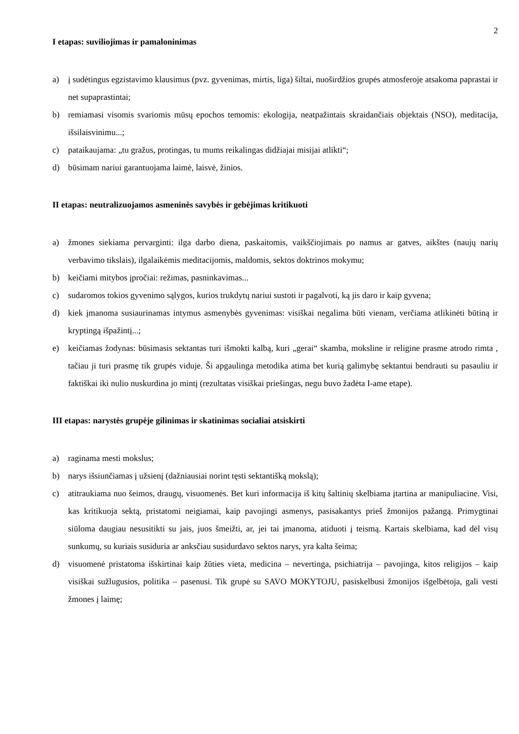2
I etapas: suviliojimas ir pamaloninimas
a) į sudėtingus egzistavimo klausimus (pvz. gyvenimas, mirtis, liga) šiltai, nuoširdžios grupės atmosferoje atsakoma paprastai ir net supaprastintai;
b) remiamasi visomis svariomis mūsų epochos temomis: ekologija, neatpažintais skraidančiais objektais (NSO), meditacija, išsilaisvinimu...;
c) pataikaujama: „tu gražus, protingas, tu mums reikalingas didžiajai misijai atlikti“;
d) būsimam nariui garantuojama laimė, laisvė, žinios.
II etapas: neutralizuojamos asmeninės savybės ir gebėjimas kritikuoti
a) žmones siekiama pervarginti: ilga darbo diena, paskaitomis, vaikščiojimais po namus ar gatves, aikštes (naujų narių verbavimo tikslais), ilgalaikėmis meditacijomis, maldomis, sektos doktrinos mokymu;
b) keičiami mitybos įpročiai: režimas, pasninkavimas...
c) sudaromos tokios gyvenimo sąlygos, kurios trukdytų nariui sustoti ir pagalvoti, ką jis daro ir kaip gyvena;
d) kiek įmanoma susiaurinamas intymus asmenybės gyvenimas: visiškai negalima būti vienam, verčiama atlikinėti būtiną ir kryptingą išpažintį...;
e) keičiamas žodynas: būsimasis sektantas turi išmokti kalbą, kuri „gerai“ skamba, moksline ir religine prasme atrodo rimta , tačiau ji turi prasmę tik grupės viduje. Ši apgaulinga metodika atima bet kurią galimybę sektantui bendrauti su pasauliu ir faktiškai iki nulio nuskurdina jo mintį (rezultatas visiškai priešingas, negu buvo žadėta I-ame etape).
III etapas: narystės grupėje gilinimas ir skatinimas socialiai atsiskirti
a) raginama mesti mokslus;
b) narys išsiunčiamas į užsienį (dažniausiai norint tęsti sektantišką mokslą);
c) atitraukiama nuo šeimos, draugų, visuomenės. Bet kuri informacija iš kitų šaltinių skelbiama įtartina ar manipuliacine. Visi, kas kritikuoja sektą, pristatomi neigiamai, kaip pavojingi asmenys, pasisakantys prieš žmonijos pažangą. Primygtinai siūloma daugiau nesusitikti su jais, juos šmeižti, ar, jei tai įmanoma, atiduoti į teismą. Kartais skelbiama, kad dėl visų sunkumų, su kuriais susiduria ar anksčiau susidurdavo sektos narys, yra kalta šeima;
d) visuomenė pristatoma išskirtinai kaip žūties vieta, medicina – nevertinga, psichiatrija – pavojinga, kitos religijos – kaip visiškai sužlugusios, politika – pasenusi. Tik grupė su SAVO MOKYTOJU, pasiskelbusi žmonijos išgelbėtoja, gali vesti žmones į laimę;